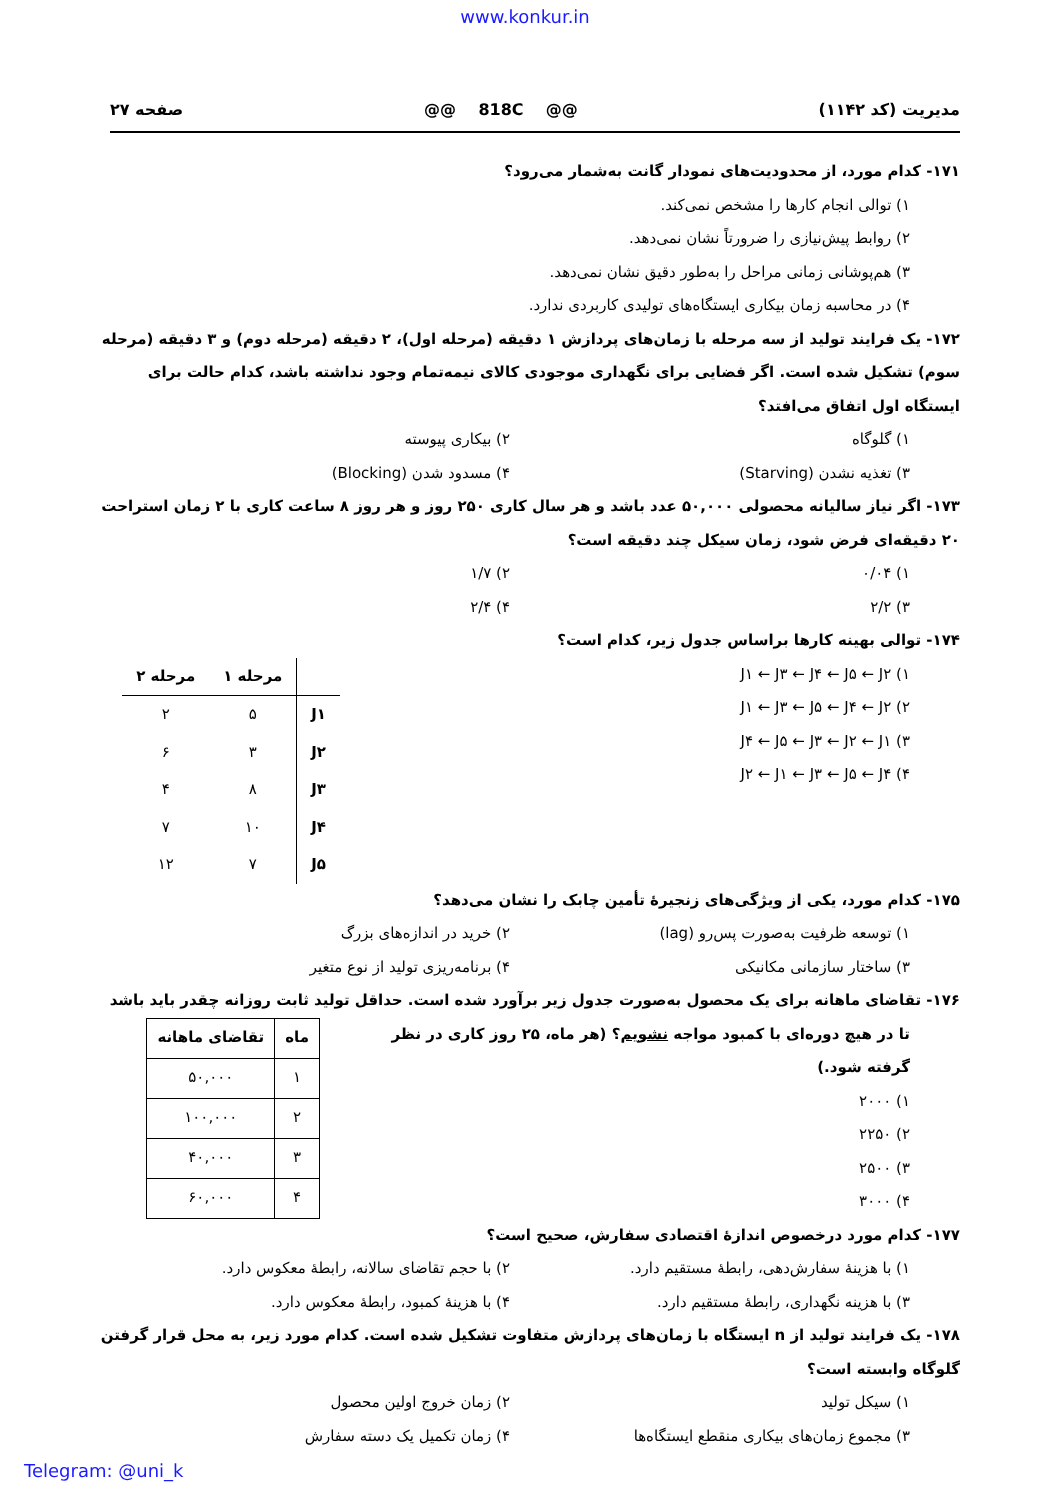www.konkur.in
مدیریت (کد ۱۱۴۲) @@ 818C @@ صفحه ۲۷
۱۷۱- کدام مورد، از محدودیت‌های نمودار گانت به‌شمار می‌رود؟
۱) توالی انجام کارها را مشخص نمی‌کند.
۲) روابط پیش‌نیازی را ضرورتاً نشان نمی‌دهد.
۳) هم‌پوشانی زمانی مراحل را به‌طور دقیق نشان نمی‌دهد.
۴) در محاسبه زمان بیکاری ایستگاه‌های تولیدی کاربردی ندارد.
۱۷۲- یک فرایند تولید از سه مرحله با زمان‌های پردازش ۱ دقیقه (مرحله اول)، ۲ دقیقه (مرحله دوم) و ۳ دقیقه (مرحله سوم) تشکیل شده است. اگر فضایی برای نگهداری موجودی کالای نیمه‌تمام وجود نداشته باشد، کدام حالت برای ایستگاه اول اتفاق می‌افتد؟
۱) گلوگاه ۲) بیکاری پیوسته
۳) تغذیه نشدن (Starving) ۴) مسدود شدن (Blocking)
۱۷۳- اگر نیاز سالیانه محصولی ۵۰,۰۰۰ عدد باشد و هر سال کاری ۲۵۰ روز و هر روز ۸ ساعت کاری با ۲ زمان استراحت ۲۰ دقیقه‌ای فرض شود، زمان سیکل چند دقیقه است؟
۱) ۰/۰۴ ۲) ۱/۷
۳) ۲/۲ ۴) ۲/۴
۱۷۴- توالی بهینه کارها براساس جدول زیر، کدام است؟
۱) J۱ ← J۳ ← J۴ ← J۵ ← J۲
۲) J۱ ← J۳ ← J۵ ← J۴ ← J۲
۳) J۴ ← J۵ ← J۳ ← J۲ ← J۱
۴) J۲ ← J۱ ← J۳ ← J۵ ← J۴
| | مرحله ۱ | مرحله ۲ |
| --- | --- | --- |
| J۱ | ۵ | ۲ |
| J۲ | ۳ | ۶ |
| J۳ | ۸ | ۴ |
| J۴ | ۱۰ | ۷ |
| J۵ | ۷ | ۱۲ |
۱۷۵- کدام مورد، یکی از ویژگی‌های زنجیرهٔ تأمین چابک را نشان می‌دهد؟
۱) توسعه ظرفیت به‌صورت پس‌رو (lag) ۲) خرید در اندازه‌های بزرگ
۳) ساختار سازمانی مکانیکی ۴) برنامه‌ریزی تولید از نوع متغیر
۱۷۶- تقاضای ماهانه برای یک محصول به‌صورت جدول زیر برآورد شده است. حداقل تولید ثابت روزانه چقدر باید باشد
تا در هیچ دوره‌ای با کمبود مواجه نشویم؟ (هر ماه، ۲۵ روز کاری در نظر گرفته شود.)
۱) ۲۰۰۰
۲) ۲۲۵۰
۳) ۲۵۰۰
۴) ۳۰۰۰
| ماه | تقاضای ماهانه |
| --- | --- |
| ۱ | ۵۰,۰۰۰ |
| ۲ | ۱۰۰,۰۰۰ |
| ۳ | ۴۰,۰۰۰ |
| ۴ | ۶۰,۰۰۰ |
۱۷۷- کدام مورد درخصوص اندازهٔ اقتصادی سفارش، صحیح است؟
۱) با هزینهٔ سفارش‌دهی، رابطهٔ مستقیم دارد. ۲) با حجم تقاضای سالانه، رابطهٔ معکوس دارد.
۳) با هزینه نگهداری، رابطهٔ مستقیم دارد. ۴) با هزینهٔ کمبود، رابطهٔ معکوس دارد.
۱۷۸- یک فرایند تولید از n ایستگاه با زمان‌های پردازش متفاوت تشکیل شده است. کدام مورد زیر، به محل قرار گرفتن گلوگاه وابسته است؟
۱) سیکل تولید ۲) زمان خروج اولین محصول
۳) مجموع زمان‌های بیکاری منقطع ایستگاه‌ها ۴) زمان تکمیل یک دسته سفارش
Telegram: @uni_k